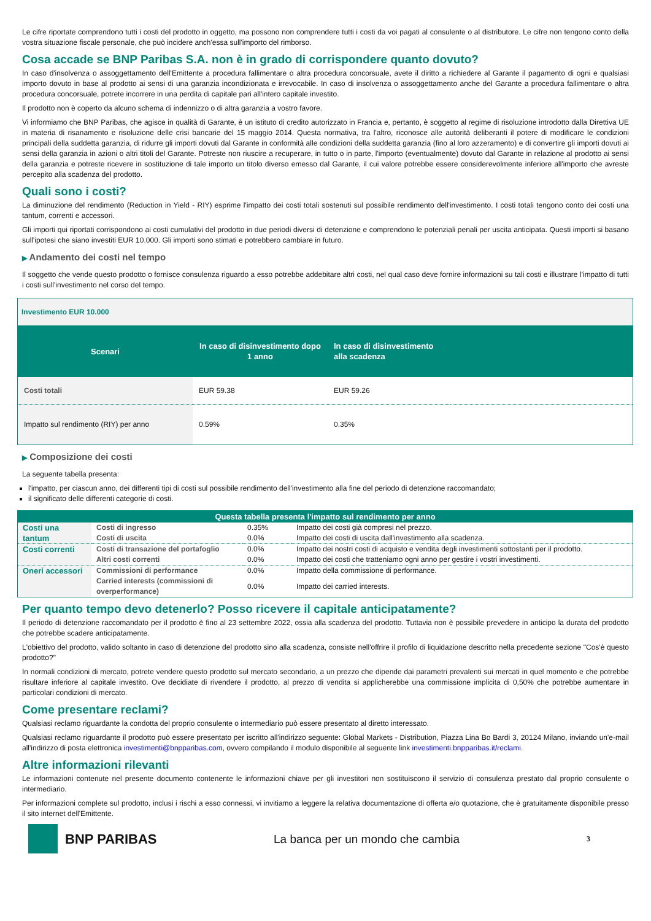Le cifre riportate comprendono tutti i costi del prodotto in oggetto, ma possono non comprendere tutti i costi da voi pagati al consulente o al distributore. Le cifre non tengono conto della vostra situazione fiscale personale, che può incidere anch'essa sull'importo del rimborso.
Cosa accade se BNP Paribas S.A. non è in grado di corrispondere quanto dovuto?
In caso d'insolvenza o assoggettamento dell'Emittente a procedura fallimentare o altra procedura concorsuale, avete il diritto a richiedere al Garante il pagamento di ogni e qualsiasi importo dovuto in base al prodotto ai sensi di una garanzia incondizionata e irrevocabile. In caso di insolvenza o assoggettamento anche del Garante a procedura fallimentare o altra procedura concorsuale, potrete incorrere in una perdita di capitale pari all'intero capitale investito.
Il prodotto non è coperto da alcuno schema di indennizzo o di altra garanzia a vostro favore.
Vi informiamo che BNP Paribas, che agisce in qualità di Garante, è un istituto di credito autorizzato in Francia e, pertanto, è soggetto al regime di risoluzione introdotto dalla Direttiva UE in materia di risanamento e risoluzione delle crisi bancarie del 15 maggio 2014. Questa normativa, tra l'altro, riconosce alle autorità deliberanti il potere di modificare le condizioni principali della suddetta garanzia, di ridurre gli importi dovuti dal Garante in conformità alle condizioni della suddetta garanzia (fino al loro azzeramento) e di convertire gli importi dovuti ai sensi della garanzia in azioni o altri titoli del Garante. Potreste non riuscire a recuperare, in tutto o in parte, l'importo (eventualmente) dovuto dal Garante in relazione al prodotto ai sensi della garanzia e potreste ricevere in sostituzione di tale importo un titolo diverso emesso dal Garante, il cui valore potrebbe essere considerevolmente inferiore all'importo che avreste percepito alla scadenza del prodotto.
Quali sono i costi?
La diminuzione del rendimento (Reduction in Yield - RIY) esprime l'impatto dei costi totali sostenuti sul possibile rendimento dell'investimento. I costi totali tengono conto dei costi una tantum, correnti e accessori.
Gli importi qui riportati corrispondono ai costi cumulativi del prodotto in due periodi diversi di detenzione e comprendono le potenziali penali per uscita anticipata. Questi importi si basano sull'ipotesi che siano investiti EUR 10.000. Gli importi sono stimati e potrebbero cambiare in futuro.
▶ Andamento dei costi nel tempo
Il soggetto che vende questo prodotto o fornisce consulenza riguardo a esso potrebbe addebitare altri costi, nel qual caso deve fornire informazioni su tali costi e illustrare l'impatto di tutti i costi sull'investimento nel corso del tempo.
| Investimento EUR 10.000 | | | |
| Scenari | In caso di disinvestimento dopo 1 anno | In caso di disinvestimento alla scadenza | |
| Costi totali | EUR 59.38 | EUR 59.26 | |
| Impatto sul rendimento (RIY) per anno | 0.59% | 0.35% | |
▶ Composizione dei costi
La seguente tabella presenta:
l'impatto, per ciascun anno, dei differenti tipi di costi sul possibile rendimento dell'investimento alla fine del periodo di detenzione raccomandato;
il significato delle differenti categorie di costi.
| Questa tabella presenta l'impatto sul rendimento per anno | | | |
| --- | --- | --- | --- |
| Costi una tantum | Costi di ingresso | 0.35% | Impatto dei costi già compresi nel prezzo. |
| | Costi di uscita | 0.0% | Impatto dei costi di uscita dall'investimento alla scadenza. |
| Costi correnti | Costi di transazione del portafoglio | 0.0% | Impatto dei nostri costi di acquisto e vendita degli investimenti sottostanti per il prodotto. |
| | Altri costi correnti | 0.0% | Impatto dei costi che tratteniamo ogni anno per gestire i vostri investimenti. |
| Oneri accessori | Commissioni di performance | 0.0% | Impatto della commissione di performance. |
| | Carried interests (commissioni di overperformance) | 0.0% | Impatto dei carried interests. |
Per quanto tempo devo detenerlo? Posso ricevere il capitale anticipatamente?
Il periodo di detenzione raccomandato per il prodotto è fino al 23 settembre 2022, ossia alla scadenza del prodotto. Tuttavia non è possibile prevedere in anticipo la durata del prodotto che potrebbe scadere anticipatamente.
L'obiettivo del prodotto, valido soltanto in caso di detenzione del prodotto sino alla scadenza, consiste nell'offrire il profilo di liquidazione descritto nella precedente sezione "Cos'è questo prodotto?"
In normali condizioni di mercato, potrete vendere questo prodotto sul mercato secondario, a un prezzo che dipende dai parametri prevalenti sui mercati in quel momento e che potrebbe risultare inferiore al capitale investito. Ove decidiate di rivendere il prodotto, al prezzo di vendita si applicherebbe una commissione implicita di 0,50% che potrebbe aumentare in particolari condizioni di mercato.
Come presentare reclami?
Qualsiasi reclamo riguardante la condotta del proprio consulente o intermediario può essere presentato al diretto interessato.
Qualsiasi reclamo riguardante il prodotto può essere presentato per iscritto all'indirizzo seguente: Global Markets - Distribution, Piazza Lina Bo Bardi 3, 20124 Milano, inviando un'e-mail all'indirizzo di posta elettronica investimenti@bnpparibas.com, ovvero compilando il modulo disponibile al seguente link investimenti.bnpparibas.it/reclami.
Altre informazioni rilevanti
Le informazioni contenute nel presente documento contenente le informazioni chiave per gli investitori non sostituiscono il servizio di consulenza prestato dal proprio consulente o intermediario.
Per informazioni complete sul prodotto, inclusi i rischi a esso connessi, vi invitiamo a leggere la relativa documentazione di offerta e/o quotazione, che è gratuitamente disponibile presso il sito internet dell'Emittente.
BNP PARIBAS
La banca per un mondo che cambia
3